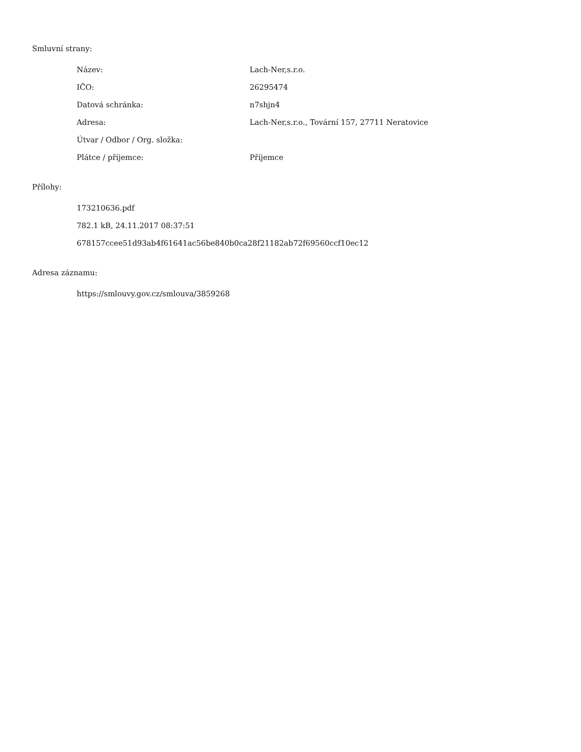Smluvní strany:
| Název: | Lach-Ner,s.r.o. |
| IČO: | 26295474 |
| Datová schránka: | n7shjn4 |
| Adresa: | Lach-Ner,s.r.o., Tovární 157, 27711 Neratovice |
| Útvar / Odbor / Org. složka: | |
| Plátce / příjemce: | Příjemce |
Přílohy:
173210636.pdf
782.1 kB, 24.11.2017 08:37:51
678157ccee51d93ab4f61641ac56be840b0ca28f21182ab72f69560ccf10ec12
Adresa záznamu:
https://smlouvy.gov.cz/smlouva/3859268